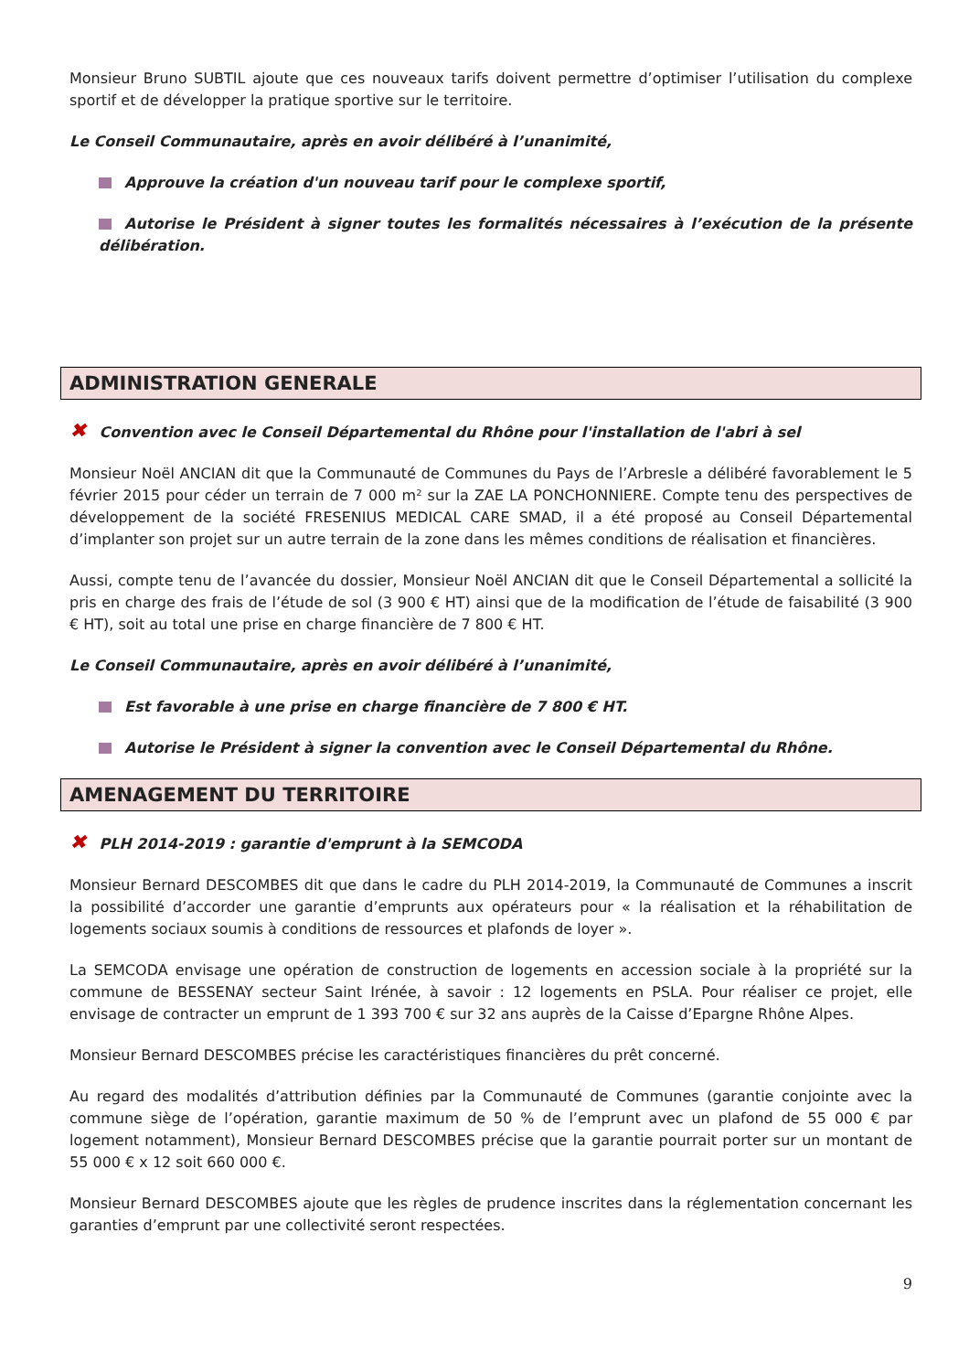Monsieur Bruno SUBTIL ajoute que ces nouveaux tarifs doivent permettre d’optimiser l’utilisation du complexe sportif et de développer la pratique sportive sur le territoire.
Le Conseil Communautaire, après en avoir délibéré à l’unanimité,
Approuve la création d'un nouveau tarif pour le complexe sportif,
Autorise le Président à signer toutes les formalités nécessaires à l’exécution de la présente délibération.
ADMINISTRATION GENERALE
✖ Convention avec le Conseil Départemental du Rhône pour l'installation de l'abri à sel
Monsieur Noël ANCIAN dit que la Communauté de Communes du Pays de l’Arbresle a délibéré favorablement le 5 février 2015 pour céder un terrain de 7 000 m² sur la ZAE LA PONCHONNIERE. Compte tenu des perspectives de développement de la société FRESENIUS MEDICAL CARE SMAD, il a été proposé au Conseil Départemental d’implanter son projet sur un autre terrain de la zone dans les mêmes conditions de réalisation et financières.
Aussi, compte tenu de l’avancée du dossier, Monsieur Noël ANCIAN dit que le Conseil Départemental a sollicité la pris en charge des frais de l’étude de sol (3 900 € HT) ainsi que de la modification de l’étude de faisabilité (3 900 € HT), soit au total une prise en charge financière de 7 800 € HT.
Le Conseil Communautaire, après en avoir délibéré à l’unanimité,
Est favorable à une prise en charge financière de 7 800 € HT.
Autorise le Président à signer la convention avec le Conseil Départemental du Rhône.
AMENAGEMENT DU TERRITOIRE
✖ PLH 2014-2019 : garantie d'emprunt à la SEMCODA
Monsieur Bernard DESCOMBES dit que dans le cadre du PLH 2014-2019, la Communauté de Communes a inscrit la possibilité d’accorder une garantie d’emprunts aux opérateurs pour « la réalisation et la réhabilitation de logements sociaux soumis à conditions de ressources et plafonds de loyer ».
La SEMCODA envisage une opération de construction de logements en accession sociale à la propriété sur la commune de BESSENAY secteur Saint Irénée, à savoir : 12 logements en PSLA. Pour réaliser ce projet, elle envisage de contracter un emprunt de 1 393 700 € sur 32 ans auprès de la Caisse d’Epargne Rhône Alpes.
Monsieur Bernard DESCOMBES précise les caractéristiques financières du prêt concerné.
Au regard des modalités d’attribution définies par la Communauté de Communes (garantie conjointe avec la commune siège de l’opération, garantie maximum de 50 % de l’emprunt avec un plafond de 55 000 € par logement notamment), Monsieur Bernard DESCOMBES précise que la garantie pourrait porter sur un montant de 55 000 € x 12 soit 660 000 €.
Monsieur Bernard DESCOMBES ajoute que les règles de prudence inscrites dans la réglementation concernant les garanties d’emprunt par une collectivité seront respectées.
9